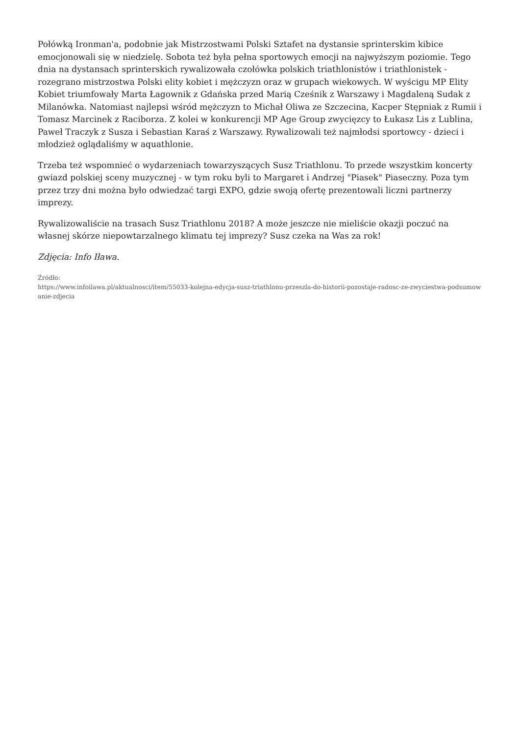Połówką Ironman'a, podobnie jak Mistrzostwami Polski Sztafet na dystansie sprinterskim kibice emocjonowali się w niedzielę. Sobota też była pełna sportowych emocji na najwyższym poziomie. Tego dnia na dystansach sprinterskich rywalizowała czołówka polskich triathlonistów i triathlonistek - rozegrano mistrzostwa Polski elity kobiet i mężczyzn oraz w grupach wiekowych. W wyścigu MP Elity Kobiet triumfowały Marta Łagownik z Gdańska przed Marią Cześnik z Warszawy i Magdaleną Sudak z Milanówka. Natomiast najlepsi wśród mężczyzn to Michał Oliwa ze Szczecina, Kacper Stępniak z Rumii i Tomasz Marcinek z Raciborza. Z kolei w konkurencji MP Age Group zwycięzcy to Łukasz Lis z Lublina, Paweł Traczyk z Susza i Sebastian Karaś z Warszawy. Rywalizowali też najmłodsi sportowcy - dzieci i młodzież oglądaliśmy w aquathlonie.
Trzeba też wspomnieć o wydarzeniach towarzyszących Susz Triathlonu. To przede wszystkim koncerty gwiazd polskiej sceny muzycznej - w tym roku byli to Margaret i Andrzej "Piasek" Piaseczny. Poza tym przez trzy dni można było odwiedzać targi EXPO, gdzie swoją ofertę prezentowali liczni partnerzy imprezy.
Rywalizowaliście na trasach Susz Triathlonu 2018? A może jeszcze nie mieliście okazji poczuć na własnej skórze niepowtarzalnego klimatu tej imprezy? Susz czeka na Was za rok!
Zdjęcia: Info Iława.
Źródło:
https://www.infoilawa.pl/aktualnosci/item/55033-kolejna-edycja-susz-triathlonu-przeszla-do-historii-pozostaje-radosc-ze-zwyciestwa-podsumowanie-zdjecia